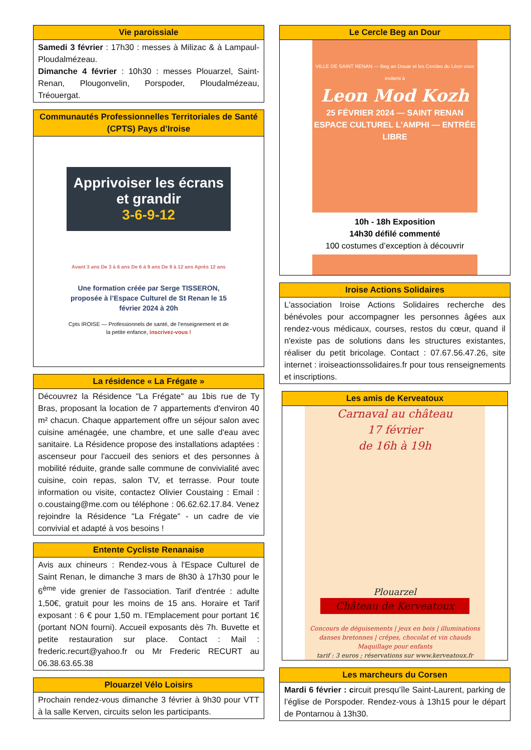Vie paroissiale
Samedi 3 février : 17h30 : messes à Milizac & à Lampaul-Ploudalmézeau.
Dimanche 4 février : 10h30 : messes Plouarzel, Saint-Renan, Plougonvelin, Porspoder, Ploudalmézeau, Tréouergat.
Communautés Professionnelles Territoriales de Santé (CPTS) Pays d’Iroise
Apprivoiser les écrans et grandir
3-6-9-12
Avant 3 ans De 3 à 6 ans De 6 à 9 ans De 9 à 12 ans Après 12 ans
Une formation créée par Serge TISSERON, proposée à l’Espace Culturel de St Renan le 15 février 2024 à 20h
Cpts IROISE — Professionnels de santé, de l’enseignement et de la petite enfance, inscrivez-vous !
La résidence « La Frégate »
Découvrez la Résidence "La Frégate" au 1bis rue de Ty Bras, proposant la location de 7 appartements d'environ 40 m² chacun. Chaque appartement offre un séjour salon avec cuisine aménagée, une chambre, et une salle d'eau avec sanitaire. La Résidence propose des installations adaptées : ascenseur pour l'accueil des seniors et des personnes à mobilité réduite, grande salle commune de convivialité avec cuisine, coin repas, salon TV, et terrasse. Pour toute information ou visite, contactez Olivier Coustaing : Email : o.coustaing@me.com ou téléphone : 06.62.62.17.84. Venez rejoindre la Résidence "La Frégate" - un cadre de vie convivial et adapté à vos besoins !
Entente Cycliste Renanaise
Avis aux chineurs : Rendez-vous à l'Espace Culturel de Saint Renan, le dimanche 3 mars de 8h30 à 17h30 pour le 6<sup>ème</sup> vide grenier de l'association. Tarif d'entrée : adulte 1,50€, gratuit pour les moins de 15 ans. Horaire et Tarif exposant : 6 € pour 1,50 m. l’Emplacement pour portant 1€ (portant NON fourni). Accueil exposants dès 7h. Buvette et petite restauration sur place. Contact : Mail : frederic.recurt@yahoo.fr ou Mr Frederic RECURT au 06.38.63.65.38
Plouarzel Vélo Loisirs
Prochain rendez-vous dimanche 3 février à 9h30 pour VTT à la salle Kerven, circuits selon les participants.
Le Cercle Beg an Dour
VILLE DE SAINT RENAN — Beg an Douar et les Cercles du Léon vous invitent à
Leon Mod Kozh
25 FÉVRIER 2024 — SAINT RENAN ESPACE CULTUREL L'AMPHI — ENTRÉE LIBRE
10h - 18h Exposition
14h30 défilé commenté
100 costumes d’exception à découvrir
Iroise Actions Solidaires
L'association Iroise Actions Solidaires recherche des bénévoles pour accompagner les personnes âgées aux rendez-vous médicaux, courses, restos du cœur, quand il n'existe pas de solutions dans les structures existantes, réaliser du petit bricolage. Contact : 07.67.56.47.26, site internet : iroiseactionssolidaires.fr pour tous renseignements et inscriptions.
Les amis de Kerveatoux
Carnaval au château
17 février
de 16h à 19h
Plouarzel
Château de Kerveatoux
Concours de déguisements | jeux en bois | illuminations
danses bretonnes | crêpes, chocolat et vin chauds
Maquillage pour enfants
tarif : 3 euros ; réservations sur www.kerveatoux.fr
Les marcheurs du Corsen
Mardi 6 février : circuit presqu’île Saint-Laurent, parking de l’église de Porspoder. Rendez-vous à 13h15 pour le départ de Pontarnou à 13h30.